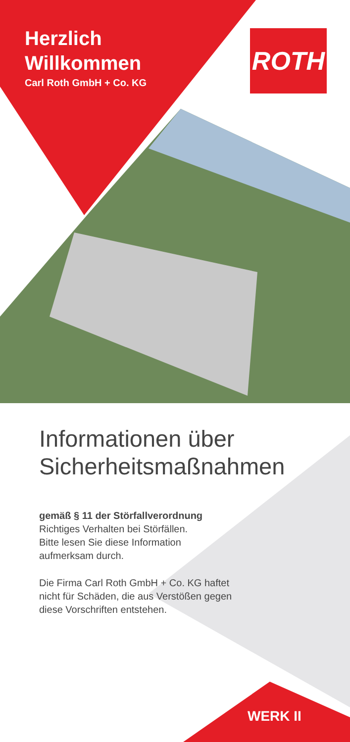Herzlich
Willkommen
Carl Roth GmbH + Co. KG
ROTH
Informationen über
Sicherheitsmaßnahmen
gemäß § 11 der Störfallverordnung
Richtiges Verhalten bei Störfällen.
Bitte lesen Sie diese Information
aufmerksam durch.
Die Firma Carl Roth GmbH + Co. KG haftet
nicht für Schäden, die aus Verstößen gegen
diese Vorschriften entstehen.
WERK II